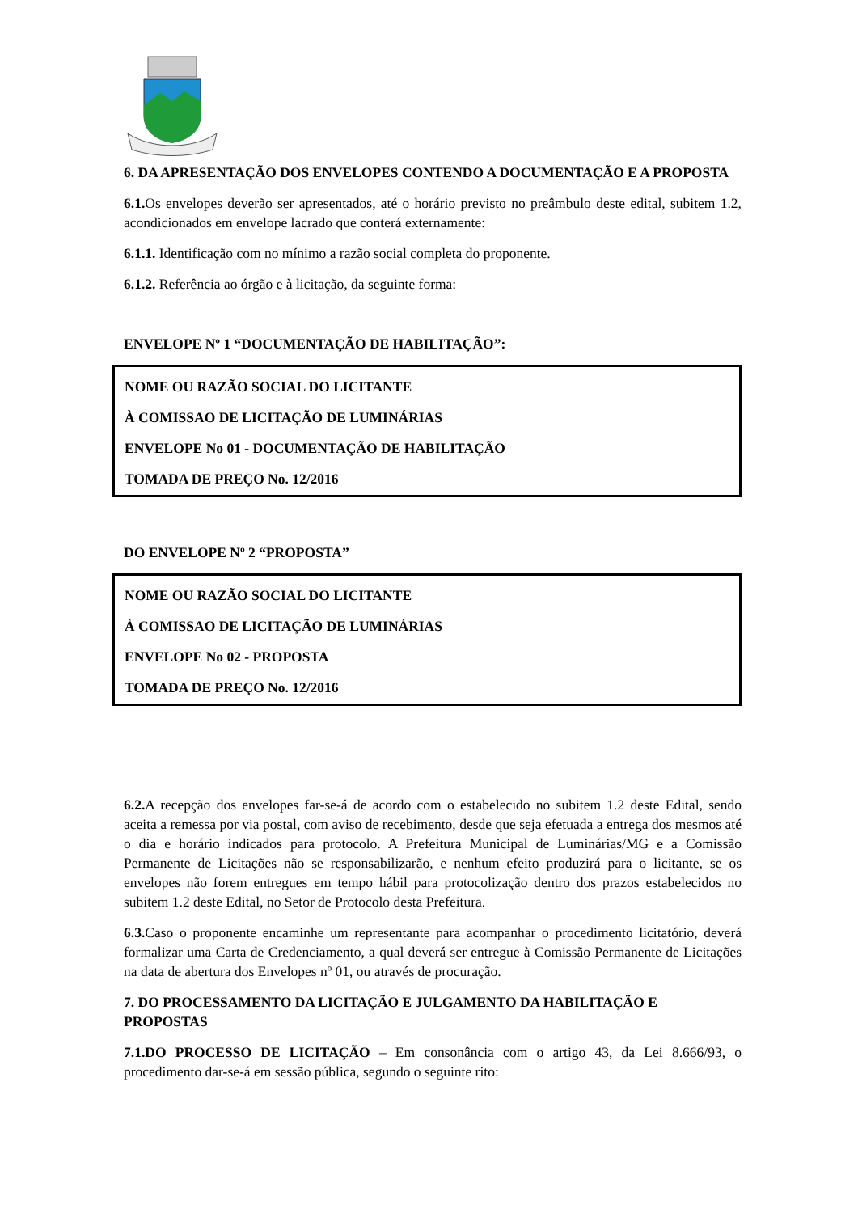6. DA APRESENTAÇÃO DOS ENVELOPES CONTENDO A DOCUMENTAÇÃO E A PROPOSTA
6.1. Os envelopes deverão ser apresentados, até o horário previsto no preâmbulo deste edital, subitem 1.2, acondicionados em envelope lacrado que conterá externamente:
6.1.1. Identificação com no mínimo a razão social completa do proponente.
6.1.2. Referência ao órgão e à licitação, da seguinte forma:
ENVELOPE Nº 1 “DOCUMENTAÇÃO DE HABILITAÇÃO”:
NOME OU RAZÃO SOCIAL DO LICITANTE
À COMISSAO DE LICITAÇÃO DE LUMINÁRIAS
ENVELOPE No 01 - DOCUMENTAÇÃO DE HABILITAÇÃO
TOMADA DE PREÇO No. 12/2016
DO ENVELOPE Nº 2 “PROPOSTA”
NOME OU RAZÃO SOCIAL DO LICITANTE
À COMISSAO DE LICITAÇÃO DE LUMINÁRIAS
ENVELOPE No 02 - PROPOSTA
TOMADA DE PREÇO No. 12/2016
6.2. A recepção dos envelopes far-se-á de acordo com o estabelecido no subitem 1.2 deste Edital, sendo aceita a remessa por via postal, com aviso de recebimento, desde que seja efetuada a entrega dos mesmos até o dia e horário indicados para protocolo. A Prefeitura Municipal de Luminárias/MG e a Comissão Permanente de Licitações não se responsabilizarão, e nenhum efeito produzirá para o licitante, se os envelopes não forem entregues em tempo hábil para protocolização dentro dos prazos estabelecidos no subitem 1.2 deste Edital, no Setor de Protocolo desta Prefeitura.
6.3. Caso o proponente encaminhe um representante para acompanhar o procedimento licitatório, deverá formalizar uma Carta de Credenciamento, a qual deverá ser entregue à Comissão Permanente de Licitações na data de abertura dos Envelopes nº 01, ou através de procuração.
7. DO PROCESSAMENTO DA LICITAÇÃO E JULGAMENTO DA HABILITAÇÃO E PROPOSTAS
7.1.DO PROCESSO DE LICITAÇÃO – Em consonância com o artigo 43, da Lei 8.666/93, o procedimento dar-se-á em sessão pública, segundo o seguinte rito: